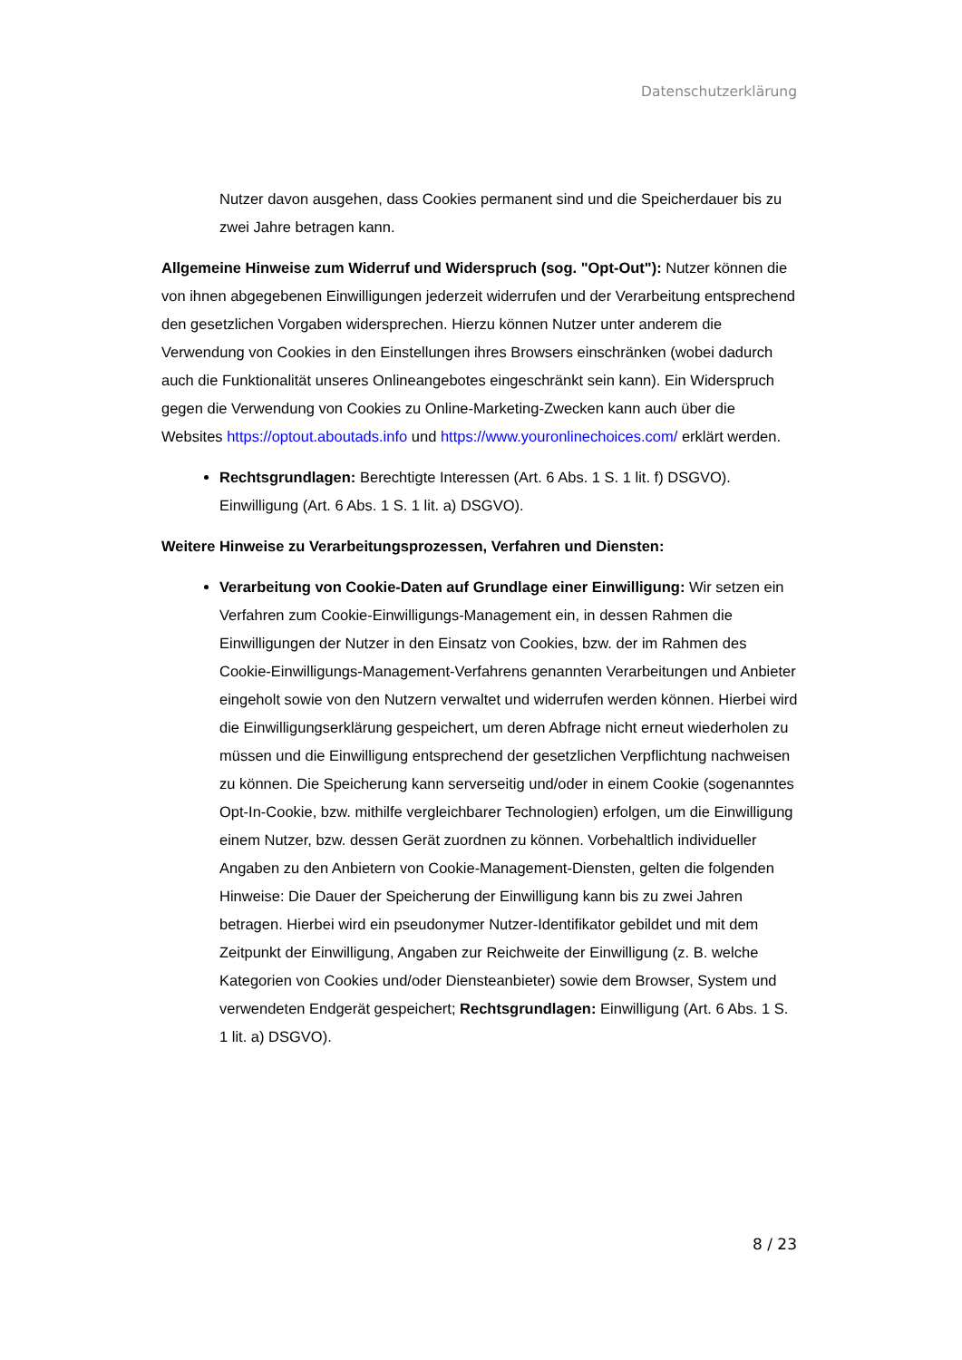Datenschutzerklärung
Nutzer davon ausgehen, dass Cookies permanent sind und die Speicherdauer bis zu zwei Jahre betragen kann.
Allgemeine Hinweise zum Widerruf und Widerspruch (sog. "Opt-Out"): Nutzer können die von ihnen abgegebenen Einwilligungen jederzeit widerrufen und der Verarbeitung entsprechend den gesetzlichen Vorgaben widersprechen. Hierzu können Nutzer unter anderem die Verwendung von Cookies in den Einstellungen ihres Browsers einschränken (wobei dadurch auch die Funktionalität unseres Onlineangebotes eingeschränkt sein kann). Ein Widerspruch gegen die Verwendung von Cookies zu Online-Marketing-Zwecken kann auch über die Websites https://optout.aboutads.info und https://www.youronlinechoices.com/ erklärt werden.
Rechtsgrundlagen: Berechtigte Interessen (Art. 6 Abs. 1 S. 1 lit. f) DSGVO). Einwilligung (Art. 6 Abs. 1 S. 1 lit. a) DSGVO).
Weitere Hinweise zu Verarbeitungsprozessen, Verfahren und Diensten:
Verarbeitung von Cookie-Daten auf Grundlage einer Einwilligung: Wir setzen ein Verfahren zum Cookie-Einwilligungs-Management ein, in dessen Rahmen die Einwilligungen der Nutzer in den Einsatz von Cookies, bzw. der im Rahmen des Cookie-Einwilligungs-Management-Verfahrens genannten Verarbeitungen und Anbieter eingeholt sowie von den Nutzern verwaltet und widerrufen werden können. Hierbei wird die Einwilligungserklärung gespeichert, um deren Abfrage nicht erneut wiederholen zu müssen und die Einwilligung entsprechend der gesetzlichen Verpflichtung nachweisen zu können. Die Speicherung kann serverseitig und/oder in einem Cookie (sogenanntes Opt-In-Cookie, bzw. mithilfe vergleichbarer Technologien) erfolgen, um die Einwilligung einem Nutzer, bzw. dessen Gerät zuordnen zu können. Vorbehaltlich individueller Angaben zu den Anbietern von Cookie-Management-Diensten, gelten die folgenden Hinweise: Die Dauer der Speicherung der Einwilligung kann bis zu zwei Jahren betragen. Hierbei wird ein pseudonymer Nutzer-Identifikator gebildet und mit dem Zeitpunkt der Einwilligung, Angaben zur Reichweite der Einwilligung (z. B. welche Kategorien von Cookies und/oder Diensteanbieter) sowie dem Browser, System und verwendeten Endgerät gespeichert; Rechtsgrundlagen: Einwilligung (Art. 6 Abs. 1 S. 1 lit. a) DSGVO).
8 / 23